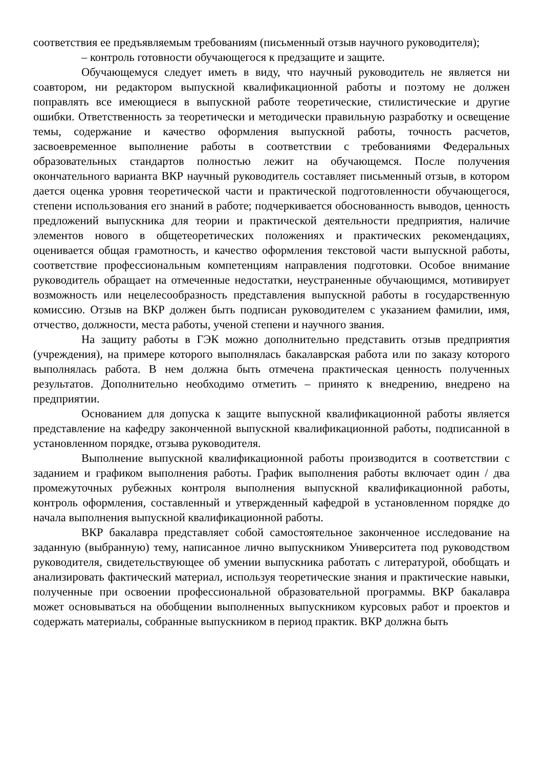соответствия ее предъявляемым требованиям (письменный отзыв научного руководителя);
– контроль готовности обучающегося к предзащите и защите.
Обучающемуся следует иметь в виду, что научный руководитель не является ни соавтором, ни редактором выпускной квалификационной работы и поэтому не должен поправлять все имеющиеся в выпускной работе теоретические, стилистические и другие ошибки. Ответственность за теоретически и методически правильную разработку и освещение темы, содержание и качество оформления выпускной работы, точность расчетов, засвоевременное выполнение работы в соответствии с требованиями Федеральных образовательных стандартов полностью лежит на обучающемся. После получения окончательного варианта ВКР научный руководитель составляет письменный отзыв, в котором дается оценка уровня теоретической части и практической подготовленности обучающегося, степени использования его знаний в работе; подчеркивается обоснованность выводов, ценность предложений выпускника для теории и практической деятельности предприятия, наличие элементов нового в общетеоретических положениях и практических рекомендациях, оценивается общая грамотность, и качество оформления текстовой части выпускной работы, соответствие профессиональным компетенциям направления подготовки. Особое внимание руководитель обращает на отмеченные недостатки, неустраненные обучающимся, мотивирует возможность или нецелесообразность представления выпускной работы в государственную комиссию. Отзыв на ВКР должен быть подписан руководителем с указанием фамилии, имя, отчество, должности, места работы, ученой степени и научного звания.
На защиту работы в ГЭК можно дополнительно представить отзыв предприятия (учреждения), на примере которого выполнялась бакалаврская работа или по заказу которого выполнялась работа. В нем должна быть отмечена практическая ценность полученных результатов. Дополнительно необходимо отметить – принято к внедрению, внедрено на предприятии.
Основанием для допуска к защите выпускной квалификационной работы является представление на кафедру законченной выпускной квалификационной работы, подписанной в установленном порядке, отзыва руководителя.
Выполнение выпускной квалификационной работы производится в соответствии с заданием и графиком выполнения работы. График выполнения работы включает один / два промежуточных рубежных контроля выполнения выпускной квалификационной работы, контроль оформления, составленный и утвержденный кафедрой в установленном порядке до начала выполнения выпускной квалификационной работы.
ВКР бакалавра представляет собой самостоятельное законченное исследование на заданную (выбранную) тему, написанное лично выпускником Университета под руководством руководителя, свидетельствующее об умении выпускника работать с литературой, обобщать и анализировать фактический материал, используя теоретические знания и практические навыки, полученные при освоении профессиональной образовательной программы. ВКР бакалавра может основываться на обобщении выполненных выпускником курсовых работ и проектов и содержать материалы, собранные выпускником в период практик. ВКР должна быть